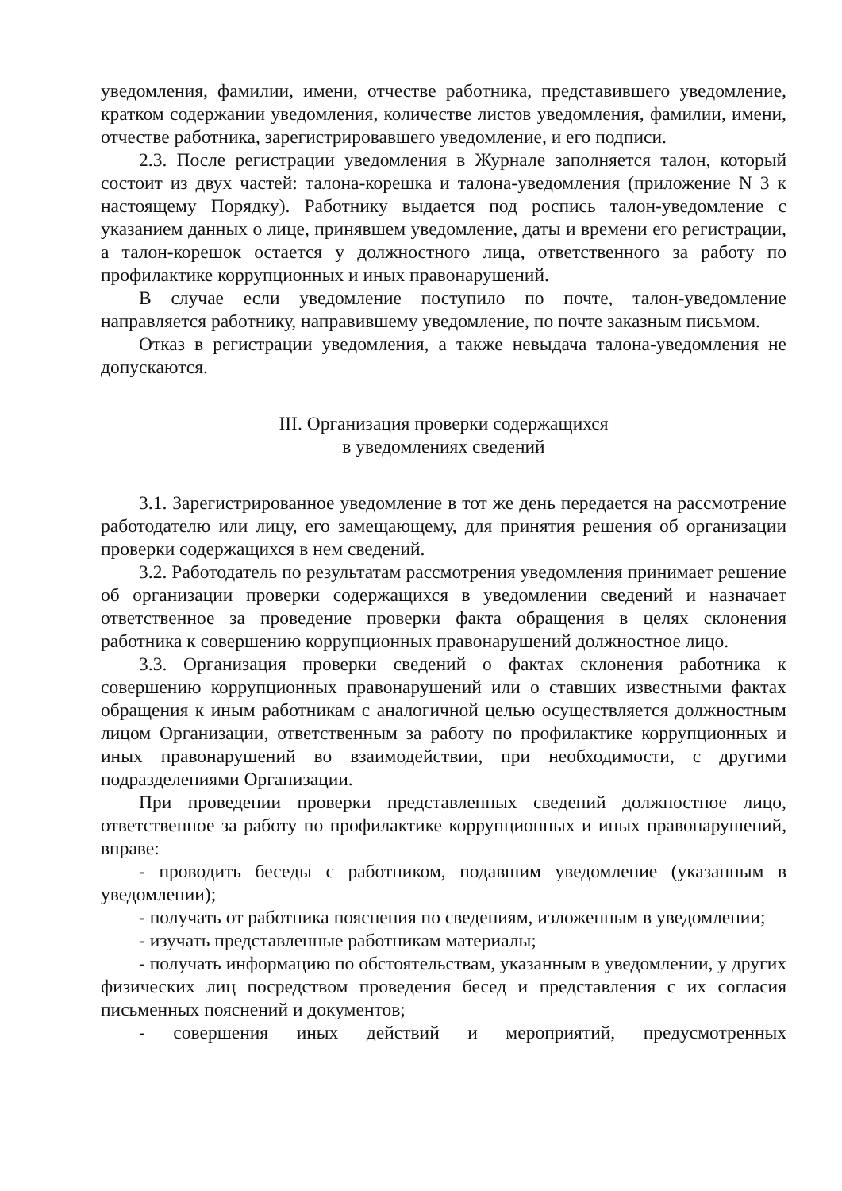уведомления, фамилии, имени, отчестве работника, представившего уведомление, кратком содержании уведомления, количестве листов уведомления, фамилии, имени, отчестве работника, зарегистрировавшего уведомление, и его подписи.
2.3. После регистрации уведомления в Журнале заполняется талон, который состоит из двух частей: талона-корешка и талона-уведомления (приложение N 3 к настоящему Порядку). Работнику выдается под роспись талон-уведомление с указанием данных о лице, принявшем уведомление, даты и времени его регистрации, а талон-корешок остается у должностного лица, ответственного за работу по профилактике коррупционных и иных правонарушений.
В случае если уведомление поступило по почте, талон-уведомление направляется работнику, направившему уведомление, по почте заказным письмом.
Отказ в регистрации уведомления, а также невыдача талона-уведомления не допускаются.
III. Организация проверки содержащихся
в уведомлениях сведений
3.1. Зарегистрированное уведомление в тот же день передается на рассмотрение работодателю или лицу, его замещающему, для принятия решения об организации проверки содержащихся в нем сведений.
3.2. Работодатель по результатам рассмотрения уведомления принимает решение об организации проверки содержащихся в уведомлении сведений и назначает ответственное за проведение проверки факта обращения в целях склонения работника к совершению коррупционных правонарушений должностное лицо.
3.3. Организация проверки сведений о фактах склонения работника к совершению коррупционных правонарушений или о ставших известными фактах обращения к иным работникам с аналогичной целью осуществляется должностным лицом Организации, ответственным за работу по профилактике коррупционных и иных правонарушений во взаимодействии, при необходимости, с другими подразделениями Организации.
При проведении проверки представленных сведений должностное лицо, ответственное за работу по профилактике коррупционных и иных правонарушений, вправе:
- проводить беседы с работником, подавшим уведомление (указанным в уведомлении);
- получать от работника пояснения по сведениям, изложенным в уведомлении;
- изучать представленные работникам материалы;
- получать информацию по обстоятельствам, указанным в уведомлении, у других физических лиц посредством проведения бесед и представления с их согласия письменных пояснений и документов;
- совершения иных действий и мероприятий, предусмотренных